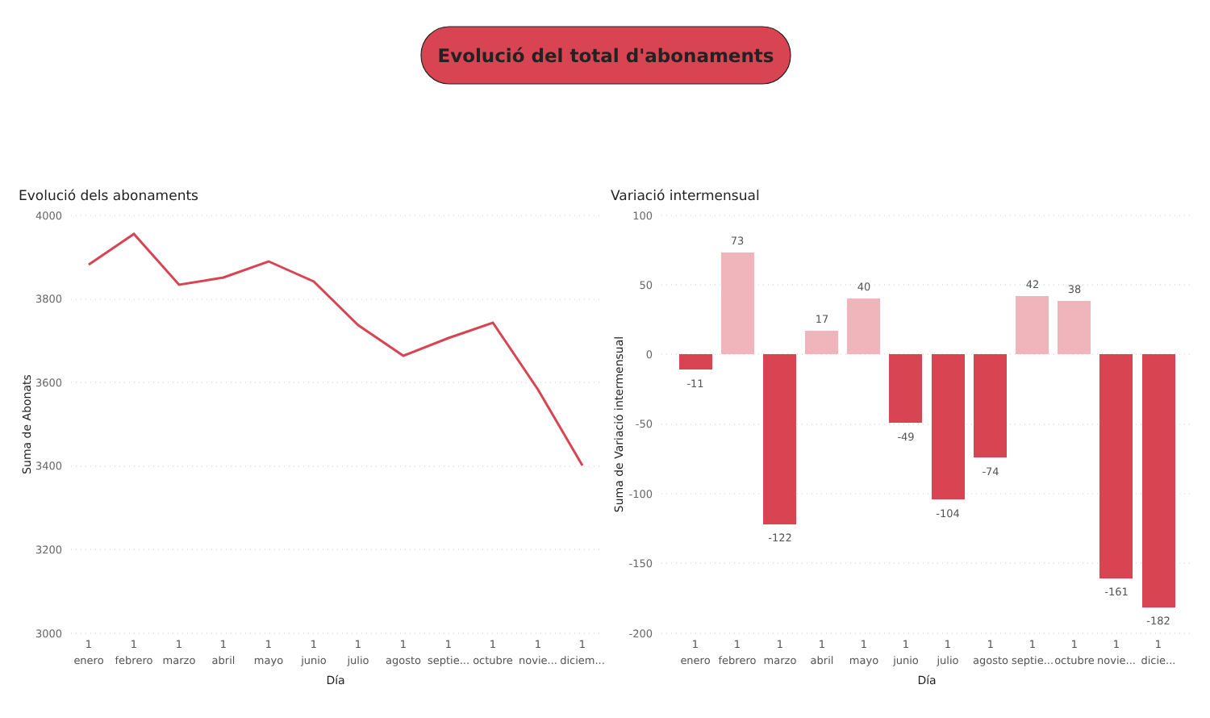Evolució del total d'abonaments
Evolució dels abonaments
4000
3800
3600
3400
3200
3000
Suma de Abonats
1
enero
1
febrero
1
marzo
1
abril
1
mayo
1
junio
1
julio
1
agosto
1
septie...
1
octubre
1
novie...
1
diciem...
Día
Variació intermensual
100
50
0
-50
-100
-150
-200
Suma de Variació intermensual
-11
73
-122
17
40
-49
-104
-74
42
38
-161
-182
1
enero
1
febrero
1
marzo
1
abril
1
mayo
1
junio
1
julio
1
agosto
1
septie...
1
octubre
1
novie...
1
dicie...
Día